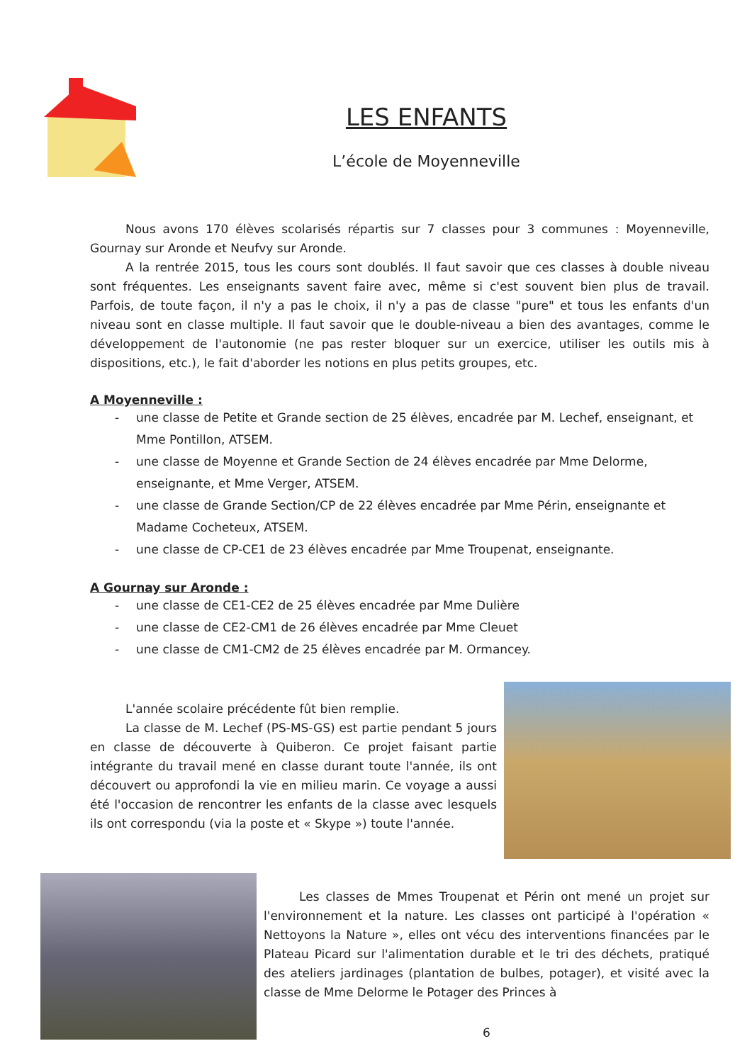LES ENFANTS
L’école de Moyenneville
Nous avons 170 élèves scolarisés répartis sur 7 classes pour 3 communes : Moyenneville, Gournay sur Aronde et Neufvy sur Aronde.
A la rentrée 2015, tous les cours sont doublés. Il faut savoir que ces classes à double niveau sont fréquentes. Les enseignants savent faire avec, même si c'est souvent bien plus de travail. Parfois, de toute façon, il n'y a pas le choix, il n'y a pas de classe "pure" et tous les enfants d'un niveau sont en classe multiple. Il faut savoir que le double-niveau a bien des avantages, comme le développement de l'autonomie (ne pas rester bloquer sur un exercice, utiliser les outils mis à dispositions, etc.), le fait d'aborder les notions en plus petits groupes, etc.
A Moyenneville :
- une classe de Petite et Grande section de 25 élèves, encadrée par M. Lechef, enseignant, et Mme Pontillon, ATSEM.
- une classe de Moyenne et Grande Section de 24 élèves encadrée par Mme Delorme, enseignante, et Mme Verger, ATSEM.
- une classe de Grande Section/CP de 22 élèves encadrée par Mme Périn, enseignante et Madame Cocheteux, ATSEM.
- une classe de CP-CE1 de 23 élèves encadrée par Mme Troupenat, enseignante.
A Gournay sur Aronde :
- une classe de CE1-CE2 de 25 élèves encadrée par Mme Dulière
- une classe de CE2-CM1 de 26 élèves encadrée par Mme Cleuet
- une classe de CM1-CM2 de 25 élèves encadrée par M. Ormancey.
L'année scolaire précédente fût bien remplie.
La classe de M. Lechef (PS-MS-GS) est partie pendant 5 jours en classe de découverte à Quiberon. Ce projet faisant partie intégrante du travail mené en classe durant toute l'année, ils ont découvert ou approfondi la vie en milieu marin. Ce voyage a aussi été l'occasion de rencontrer les enfants de la classe avec lesquels ils ont correspondu (via la poste et « Skype ») toute l'année.
Les classes de Mmes Troupenat et Périn ont mené un projet sur l'environnement et la nature. Les classes ont participé à l'opération « Nettoyons la Nature », elles ont vécu des interventions financées par le Plateau Picard sur l'alimentation durable et le tri des déchets, pratiqué des ateliers jardinages (plantation de bulbes, potager), et visité avec la classe de Mme Delorme le Potager des Princes à
6